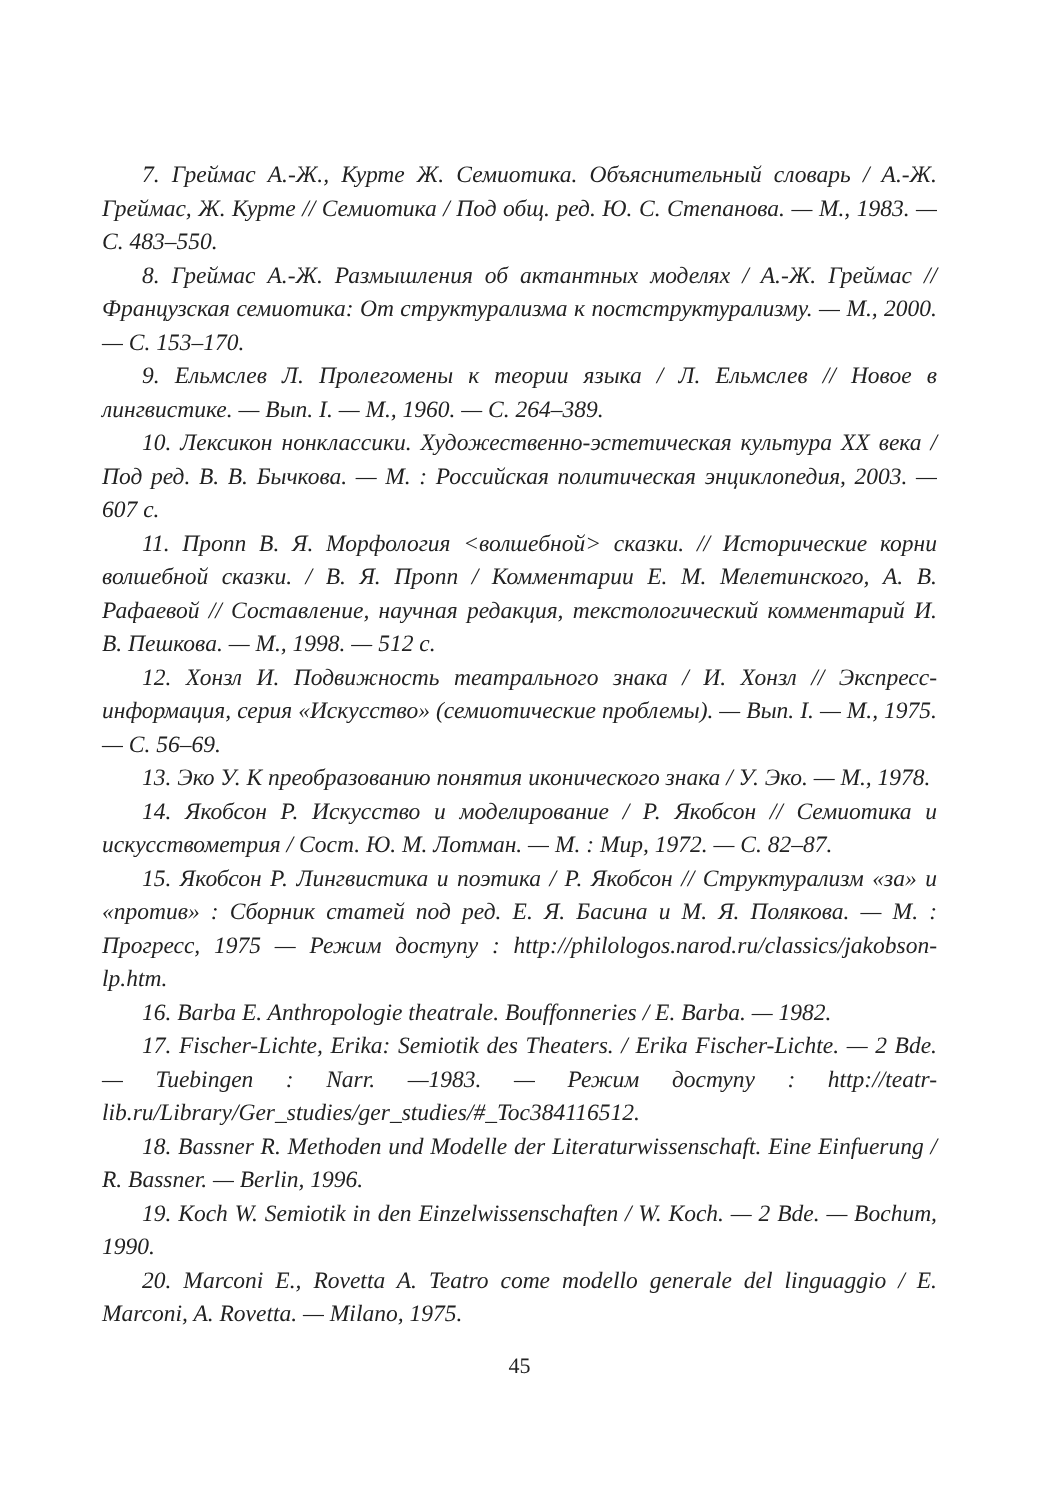7. Греймас А.-Ж., Курте Ж. Семиотика. Объяснительный словарь / А.-Ж. Греймас, Ж. Курте // Семиотика / Под общ. ред. Ю. С. Степанова. — М., 1983. — С. 483–550.
8. Греймас А.-Ж. Размышления об актантных моделях / А.-Ж. Греймас // Французская семиотика: От структурализма к постструктурализму. — М., 2000. — С. 153–170.
9. Ельмслев Л. Пролегомены к теории языка / Л. Ельмслев // Новое в лингвистике. — Вып. I. — М., 1960. — С. 264–389.
10. Лексикон нонклассики. Художественно-эстетическая культура XX века / Под ред. В. В. Бычкова. — М. : Российская политическая энциклопедия, 2003. — 607 с.
11. Пропп В. Я. Морфология <волшебной> сказки. // Исторические корни волшебной сказки. / В. Я. Пропп / Комментарии Е. М. Мелетинского, А. В. Рафаевой // Составление, научная редакция, текстологический комментарий И. В. Пешкова. — М., 1998. — 512 с.
12. Хонзл И. Подвижность театрального знака / И. Хонзл // Экспресс-информация, серия «Искусство» (семиотические проблемы). — Вып. I. — М., 1975. — С. 56–69.
13. Эко У. К преобразованию понятия иконического знака / У. Эко. — М., 1978.
14. Якобсон Р. Искусство и моделирование / Р. Якобсон // Семиотика и искусствометрия / Сост. Ю. М. Лотман. — М. : Мир, 1972. — С. 82–87.
15. Якобсон Р. Лингвистика и поэтика / Р. Якобсон // Структурализм «за» и «против» : Сборник статей под ред. Е. Я. Басина и М. Я. Полякова. — М. : Прогресс, 1975 — Режим доступу : http://philologos.narod.ru/classics/jakobson-lp.htm.
16. Barba E. Anthropologie theatrale. Bouffonneries / E. Barba. — 1982.
17. Fischer-Lichte, Erika: Semiotik des Theaters. / Erika Fischer-Lichte. — 2 Bde. — Tuebingen : Narr. —1983. — Режим доступу : http://teatr-lib.ru/Library/Ger_studies/ger_studies/#_Toc384116512.
18. Bassner R. Methoden und Modelle der Literaturwissenschaft. Eine Einfuerung / R. Bassner. — Berlin, 1996.
19. Koch W. Semiotik in den Einzelwissenschaften / W. Koch. — 2 Bde. — Bochum, 1990.
20. Marconi E., Rovetta A. Teatro come modello generale del linguaggio / E. Marconi, A. Rovetta. — Milano, 1975.
45